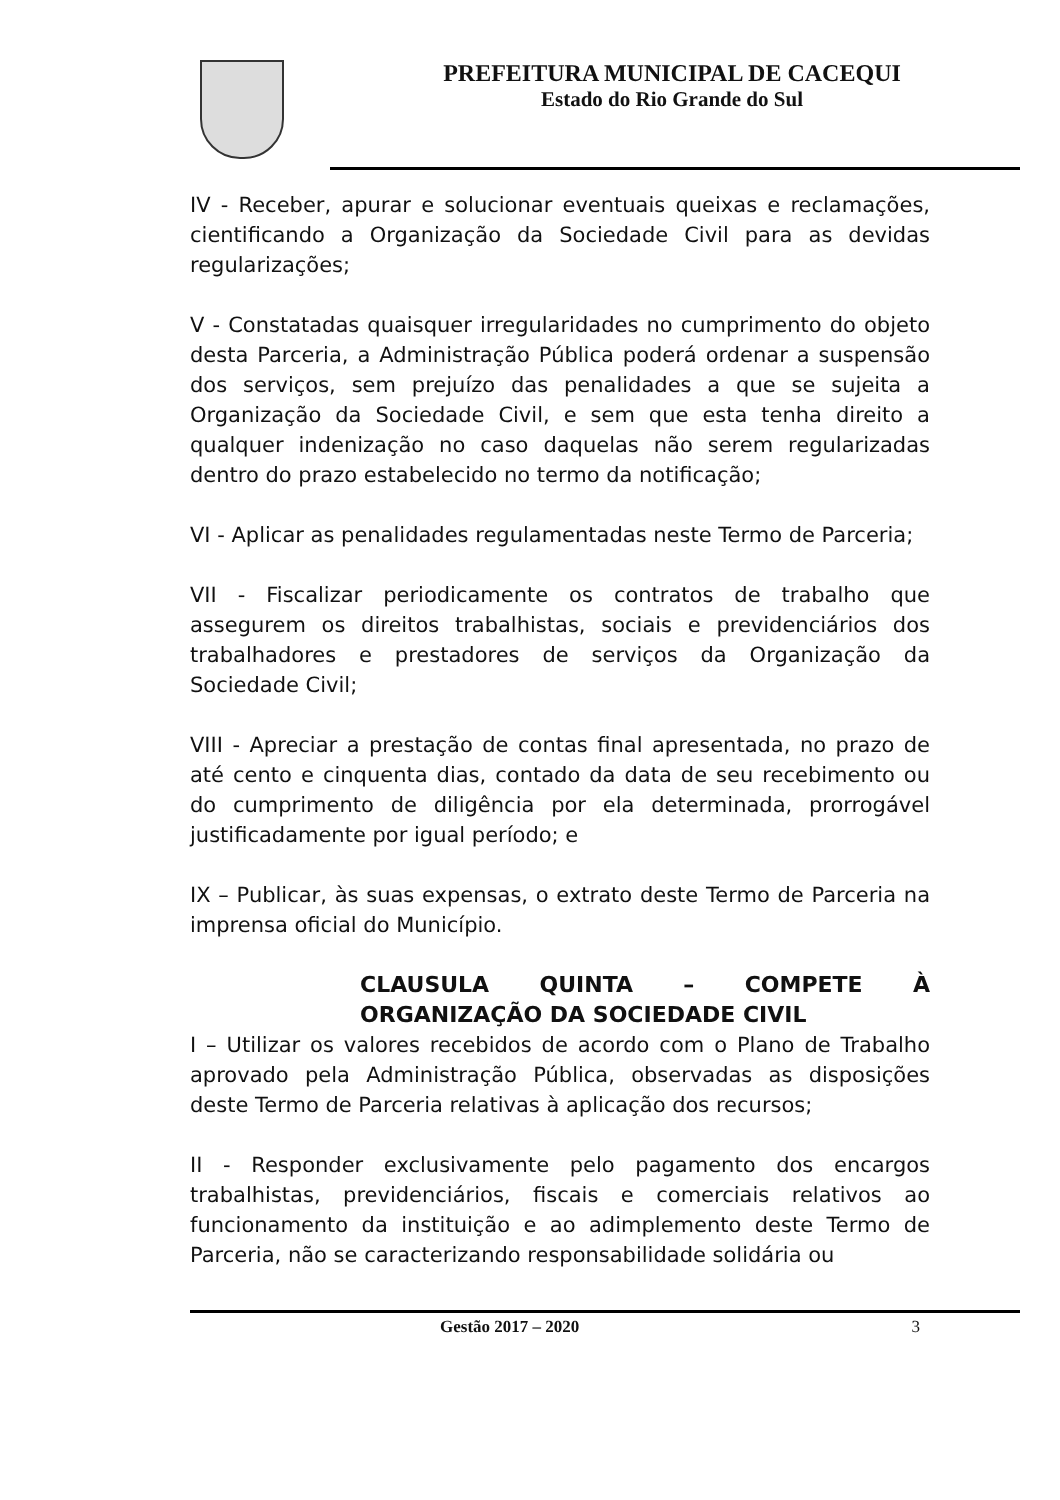PREFEITURA MUNICIPAL DE CACEQUI
Estado do Rio Grande do Sul
IV - Receber, apurar e solucionar eventuais queixas e reclamações, cientificando a Organização da Sociedade Civil para as devidas regularizações;
V - Constatadas quaisquer irregularidades no cumprimento do objeto desta Parceria, a Administração Pública poderá ordenar a suspensão dos serviços, sem prejuízo das penalidades a que se sujeita a Organização da Sociedade Civil, e sem que esta tenha direito a qualquer indenização no caso daquelas não serem regularizadas dentro do prazo estabelecido no termo da notificação;
VI - Aplicar as penalidades regulamentadas neste Termo de Parceria;
VII - Fiscalizar periodicamente os contratos de trabalho que assegurem os direitos trabalhistas, sociais e previdenciários dos trabalhadores e prestadores de serviços da Organização da Sociedade Civil;
VIII - Apreciar a prestação de contas final apresentada, no prazo de até cento e cinquenta dias, contado da data de seu recebimento ou do cumprimento de diligência por ela determinada, prorrogável justificadamente por igual período; e
IX – Publicar, às suas expensas, o extrato deste Termo de Parceria na imprensa oficial do Município.
CLAUSULA QUINTA – COMPETE À ORGANIZAÇÃO DA SOCIEDADE CIVIL
I – Utilizar os valores recebidos de acordo com o Plano de Trabalho aprovado pela Administração Pública, observadas as disposições deste Termo de Parceria relativas à aplicação dos recursos;
II - Responder exclusivamente pelo pagamento dos encargos trabalhistas, previdenciários, fiscais e comerciais relativos ao funcionamento da instituição e ao adimplemento deste Termo de Parceria, não se caracterizando responsabilidade solidária ou
Gestão 2017 – 2020 3